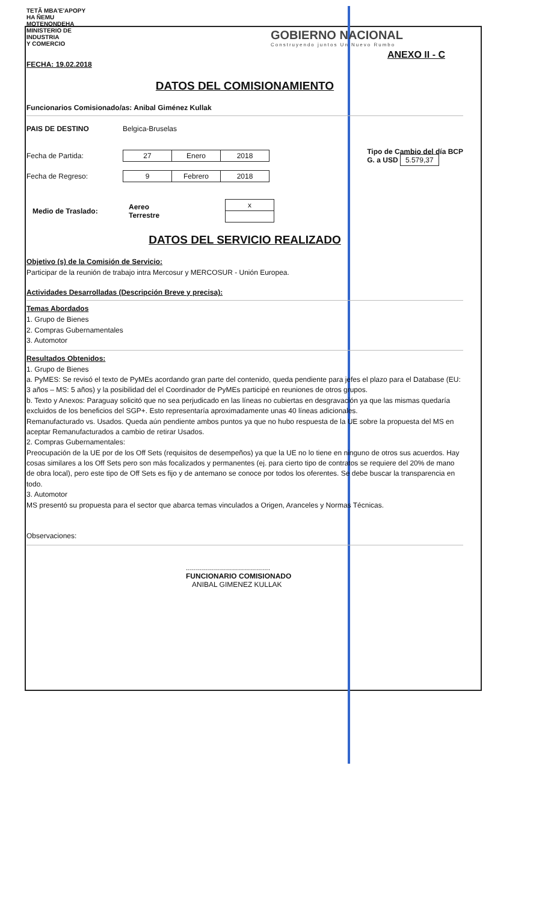TETÃ MBA'E'APOPY
HA ÑEMU
MOTENONDEHA
MINISTERIO DE
INDUSTRIA
Y COMERCIO
GOBIERNO NACIONAL
Construyendo juntos Un Nuevo Rumbo
ANEXO II - C
FECHA: 19.02.2018
DATOS DEL COMISIONAMIENTO
Funcionarios Comisionado/as: Anibal Giménez Kullak
PAIS DE DESTINO Belgica-Bruselas
Fecha de Partida:
| 27 | Enero | 2018 |
Fecha de Regreso:
| 9 | Febrero | 2018 |
Tipo de Cambio del día BCP
G. a USD 5.579,37
Medio de Traslado:
Aereo
Terrestre
| x |
DATOS DEL SERVICIO REALIZADO
Objetivo (s) de la Comisión de Servicio:
Participar de la reunión de trabajo intra Mercosur y MERCOSUR - Unión Europea.
Actividades Desarrolladas (Descripción Breve y precisa):
Temas Abordados
1. Grupo de Bienes
2. Compras Gubernamentales
3. Automotor
Resultados Obtenidos:
1. Grupo de Bienes
a. PyMES: Se revisó el texto de PyMEs acordando gran parte del contenido, queda pendiente para jefes el plazo para el Database (EU: 3 años – MS: 5 años) y la posibilidad del el Coordinador de PyMEs participé en reuniones de otros grupos.
b. Texto y Anexos: Paraguay solicitó que no sea perjudicado en las líneas no cubiertas en desgravación ya que las mismas quedaría excluidos de los beneficios del SGP+. Esto representaría aproximadamente unas 40 líneas adicionales.
Remanufacturado vs. Usados. Queda aún pendiente ambos puntos ya que no hubo respuesta de la UE sobre la propuesta del MS en aceptar Remanufacturados a cambio de retirar Usados.
2. Compras Gubernamentales:
Preocupación de la UE por de los Off Sets (requisitos de desempeños) ya que la UE no lo tiene en ninguno de otros sus acuerdos. Hay cosas similares a los Off Sets pero son más focalizados y permanentes (ej. para cierto tipo de contratos se requiere del 20% de mano de obra local), pero este tipo de Off Sets es fijo y de antemano se conoce por todos los oferentes. Se debe buscar la transparencia en todo.
3. Automotor
MS presentó su propuesta para el sector que abarca temas vinculados a Origen, Aranceles y Normas Técnicas.
Observaciones:
..........................................
FUNCIONARIO COMISIONADO
ANIBAL GIMENEZ KULLAK